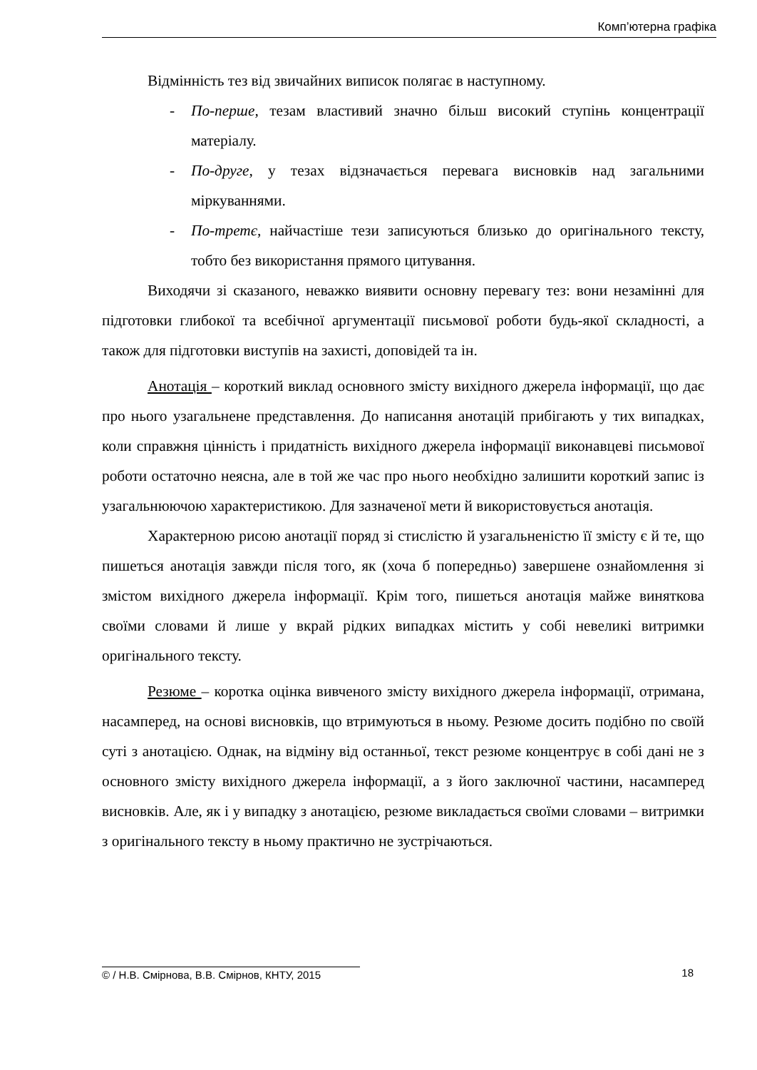Комп’ютерна графіка
Відмінність тез від звичайних виписок полягає в наступному.
- По-перше, тезам властивий значно більш високий ступінь концентрації матеріалу.
- По-друге, у тезах відзначається перевага висновків над загальними міркуваннями.
- По-третє, найчастіше тези записуються близько до оригінального тексту, тобто без використання прямого цитування.
Виходячи зі сказаного, неважко виявити основну перевагу тез: вони незамінні для підготовки глибокої та всебічної аргументації письмової роботи будь-якої складності, а також для підготовки виступів на захисті, доповідей та ін.
Анотація – короткий виклад основного змісту вихідного джерела інформації, що дає про нього узагальнене представлення. До написання анотацій прибігають у тих випадках, коли справжня цінність і придатність вихідного джерела інформації виконавцеві письмової роботи остаточно неясна, але в той же час про нього необхідно залишити короткий запис із узагальнюючою характеристикою. Для зазначеної мети й використовується анотація.
Характерною рисою анотації поряд зі стислістю й узагальненістю її змісту є й те, що пишеться анотація завжди після того, як (хоча б попередньо) завершене ознайомлення зі змістом вихідного джерела інформації. Крім того, пишеться анотація майже виняткова своїми словами й лише у вкрай рідких випадках містить у собі невеликі витримки оригінального тексту.
Резюме – коротка оцінка вивченого змісту вихідного джерела інформації, отримана, насамперед, на основі висновків, що втримуються в ньому. Резюме досить подібно по своїй суті з анотацією. Однак, на відміну від останньої, текст резюме концентрує в собі дані не з основного змісту вихідного джерела інформації, а з його заключної частини, насамперед висновків. Але, як і у випадку з анотацією, резюме викладається своїми словами – витримки з оригінального тексту в ньому практично не зустрічаються.
© / Н.В. Смірнова, В.В. Смірнов, КНТУ, 2015 18